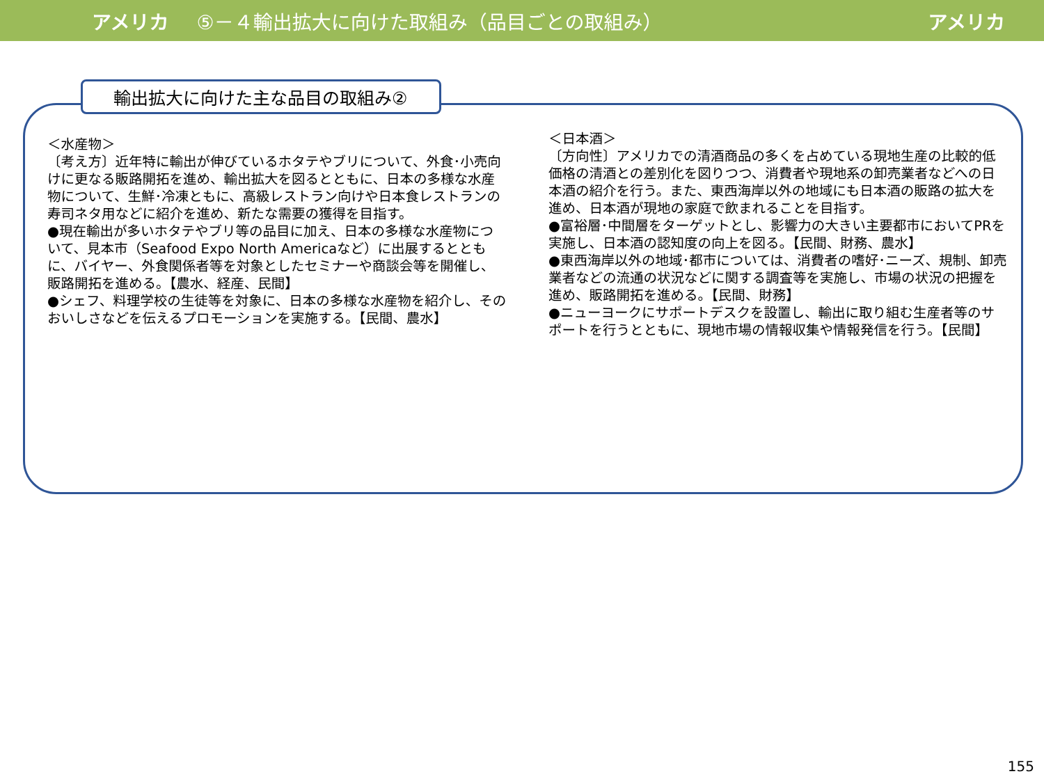アメリカ ⑤－４輸出拡大に向けた取組み（品目ごとの取組み） アメリカ
輸出拡大に向けた主な品目の取組み②
＜水産物＞
〔考え方〕近年特に輸出が伸びているホタテやブリについて、外食･小売向けに更なる販路開拓を進め、輸出拡大を図るとともに、日本の多様な水産物について、生鮮･冷凍ともに、高級レストラン向けや日本食レストランの寿司ネタ用などに紹介を進め、新たな需要の獲得を目指す。
●現在輸出が多いホタテやブリ等の品目に加え、日本の多様な水産物について、見本市（Seafood Expo North Americaなど）に出展するとともに、バイヤー、外食関係者等を対象としたセミナーや商談会等を開催し、販路開拓を進める。【農水、経産、民間】
●シェフ、料理学校の生徒等を対象に、日本の多様な水産物を紹介し、そのおいしさなどを伝えるプロモーションを実施する。【民間、農水】
＜日本酒＞
〔方向性〕アメリカでの清酒商品の多くを占めている現地生産の比較的低価格の清酒との差別化を図りつつ、消費者や現地系の卸売業者などへの日本酒の紹介を行う。また、東西海岸以外の地域にも日本酒の販路の拡大を進め、日本酒が現地の家庭で飲まれることを目指す。
●富裕層･中間層をターゲットとし、影響力の大きい主要都市においてPRを実施し、日本酒の認知度の向上を図る。【民間、財務、農水】
●東西海岸以外の地域･都市については、消費者の嗜好･ニーズ、規制、卸売業者などの流通の状況などに関する調査等を実施し、市場の状況の把握を進め、販路開拓を進める。【民間、財務】
●ニューヨークにサポートデスクを設置し、輸出に取り組む生産者等のサポートを行うとともに、現地市場の情報収集や情報発信を行う。【民間】
155